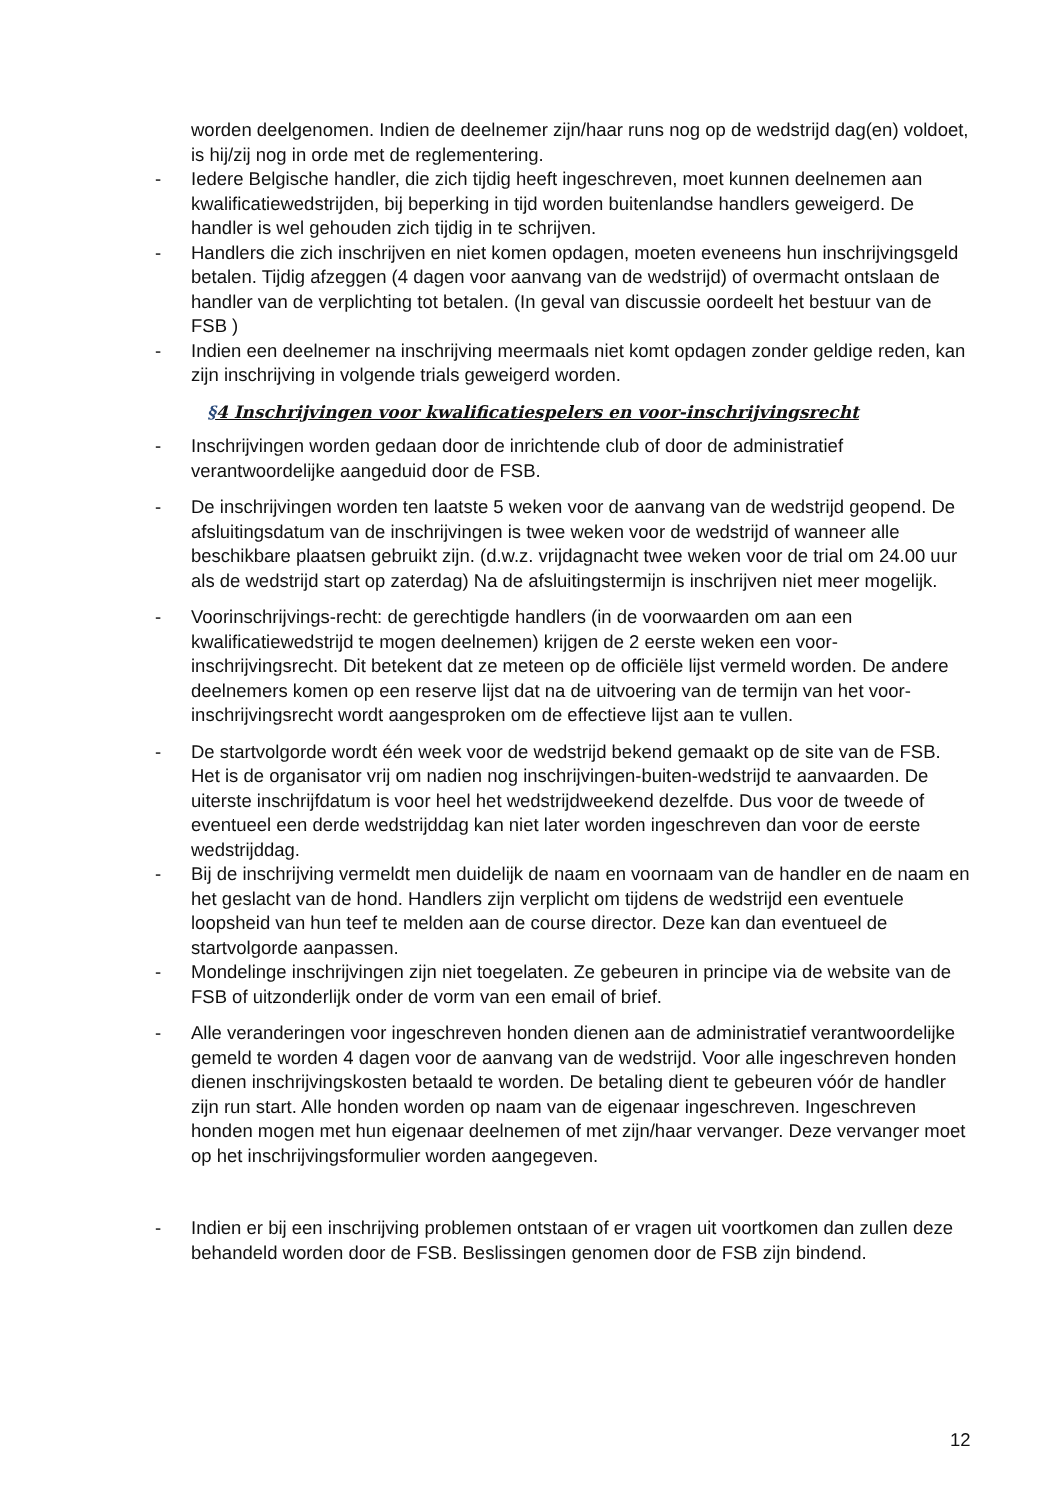worden deelgenomen. Indien de deelnemer zijn/haar runs nog op de wedstrijd dag(en) voldoet, is hij/zij nog in orde met de reglementering.
- Iedere Belgische handler, die zich tijdig heeft ingeschreven, moet kunnen deelnemen aan kwalificatiewedstrijden, bij beperking in tijd worden buitenlandse handlers geweigerd. De handler is wel gehouden zich tijdig in te schrijven.
- Handlers die zich inschrijven en niet komen opdagen, moeten eveneens hun inschrijvingsgeld betalen. Tijdig afzeggen (4 dagen voor aanvang van de wedstrijd) of overmacht ontslaan de handler van de verplichting tot betalen. (In geval van discussie oordeelt het bestuur van de FSB )
- Indien een deelnemer na inschrijving meermaals niet komt opdagen zonder geldige reden, kan zijn inschrijving in volgende trials geweigerd worden.
§4 Inschrijvingen voor kwalificatiespelers en voor-inschrijvingsrecht
- Inschrijvingen worden gedaan door de inrichtende club of door de administratief verantwoordelijke aangeduid door de FSB.
- De inschrijvingen worden ten laatste 5 weken voor de aanvang van de wedstrijd geopend. De afsluitingsdatum van de inschrijvingen is twee weken voor de wedstrijd of wanneer alle beschikbare plaatsen gebruikt zijn. (d.w.z. vrijdagnacht twee weken voor de trial om 24.00 uur als de wedstrijd start op zaterdag) Na de afsluitingstermijn is inschrijven niet meer mogelijk.
- Voorinschrijvings-recht: de gerechtigde handlers (in de voorwaarden om aan een kwalificatiewedstrijd te mogen deelnemen) krijgen de 2 eerste weken een voor-inschrijvingsrecht. Dit betekent dat ze meteen op de officiële lijst vermeld worden. De andere deelnemers komen op een reserve lijst dat na de uitvoering van de termijn van het voor-inschrijvingsrecht wordt aangesproken om de effectieve lijst aan te vullen.
- De startvolgorde wordt één week voor de wedstrijd bekend gemaakt op de site van de FSB. Het is de organisator vrij om nadien nog inschrijvingen-buiten-wedstrijd te aanvaarden. De uiterste inschrijfdatum is voor heel het wedstrijdweekend dezelfde. Dus voor de tweede of eventueel een derde wedstrijddag kan niet later worden ingeschreven dan voor de eerste wedstrijddag.
- Bij de inschrijving vermeldt men duidelijk de naam en voornaam van de handler en de naam en het geslacht van de hond. Handlers zijn verplicht om tijdens de wedstrijd een eventuele loopsheid van hun teef te melden aan de course director. Deze kan dan eventueel de startvolgorde aanpassen.
- Mondelinge inschrijvingen zijn niet toegelaten. Ze gebeuren in principe via de website van de FSB of uitzonderlijk onder de vorm van een email of brief.
- Alle veranderingen voor ingeschreven honden dienen aan de administratief verantwoordelijke gemeld te worden 4 dagen voor de aanvang van de wedstrijd. Voor alle ingeschreven honden dienen inschrijvingskosten betaald te worden. De betaling dient te gebeuren vóór de handler zijn run start. Alle honden worden op naam van de eigenaar ingeschreven. Ingeschreven honden mogen met hun eigenaar deelnemen of met zijn/haar vervanger. Deze vervanger moet op het inschrijvingsformulier worden aangegeven.
- Indien er bij een inschrijving problemen ontstaan of er vragen uit voortkomen dan zullen deze behandeld worden door de FSB. Beslissingen genomen door de FSB zijn bindend.
12